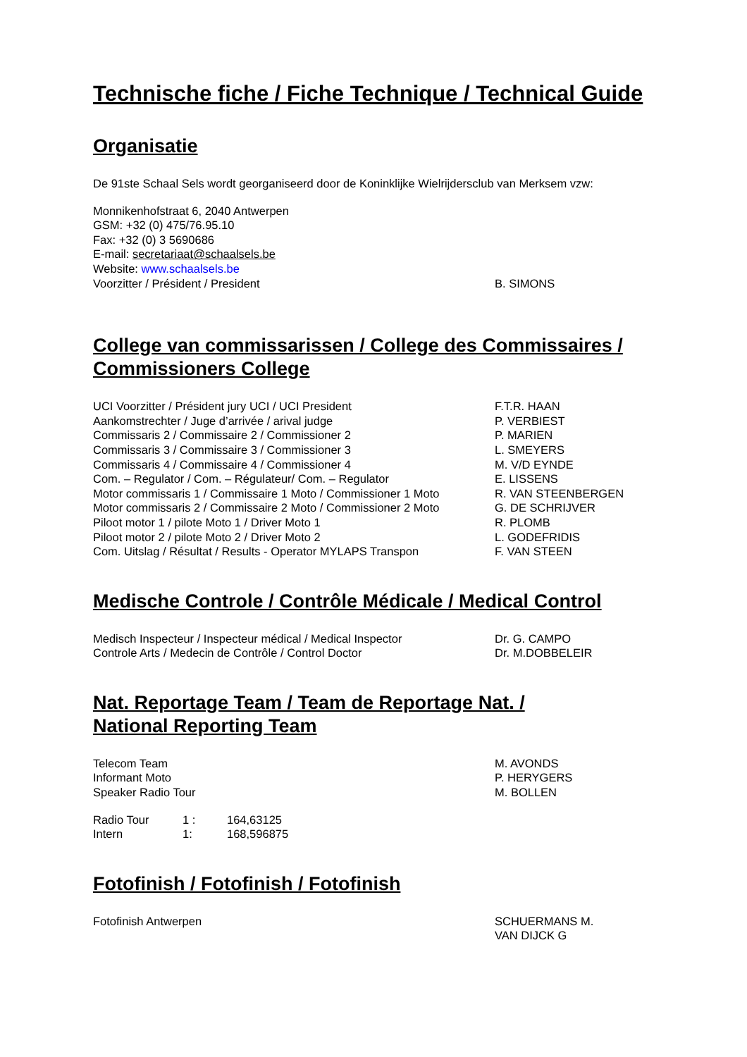Technische fiche / Fiche Technique / Technical Guide
Organisatie
De 91ste Schaal Sels wordt georganiseerd door de Koninklijke Wielrijdersclub van Merksem vzw:
Monnikenhofstraat 6, 2040 Antwerpen
GSM: +32 (0) 475/76.95.10
Fax: +32 (0) 3 5690686
E-mail: secretariaat@schaalsels.be
Website: www.schaalsels.be
| Voorzitter / Président / President | B. SIMONS |
College van commissarissen / College des Commissaires / Commissioners College
| UCI Voorzitter / Président jury UCI / UCI President | F.T.R. HAAN |
| Aankomstrechter / Juge d’arrivée / arival judge | P. VERBIEST |
| Commissaris 2 / Commissaire 2 / Commissioner 2 | P. MARIEN |
| Commissaris 3 / Commissaire 3 / Commissioner 3 | L. SMEYERS |
| Commissaris 4 / Commissaire 4 / Commissioner 4 | M. V/D EYNDE |
| Com. – Regulator / Com. – Régulateur/ Com. – Regulator | E. LISSENS |
| Motor commissaris 1 / Commissaire 1 Moto / Commissioner 1 Moto | R. VAN STEENBERGEN |
| Motor commissaris 2 / Commissaire 2 Moto / Commissioner 2 Moto | G. DE SCHRIJVER |
| Piloot motor 1 / pilote Moto 1 / Driver Moto 1 | R. PLOMB |
| Piloot motor 2 / pilote Moto 2 / Driver Moto 2 | L. GODEFRIDIS |
| Com. Uitslag / Résultat / Results - Operator MYLAPS Transpon | F. VAN STEEN |
Medische Controle / Contrôle Médicale / Medical Control
| Medisch Inspecteur / Inspecteur médical / Medical Inspector | Dr. G. CAMPO |
| Controle Arts / Medecin de Contrôle / Control Doctor | Dr. M.DOBBELEIR |
Nat. Reportage Team / Team de Reportage Nat. /
National Reporting Team
| Telecom Team | M. AVONDS |
| Informant Moto | P. HERYGERS |
| Speaker Radio Tour | M. BOLLEN |
| Radio Tour | 1 : | 164,63125 |
| Intern | 1: | 168,596875 |
Fotofinish / Fotofinish / Fotofinish
| Fotofinish Antwerpen | SCHUERMANS M. VAN DIJCK G |